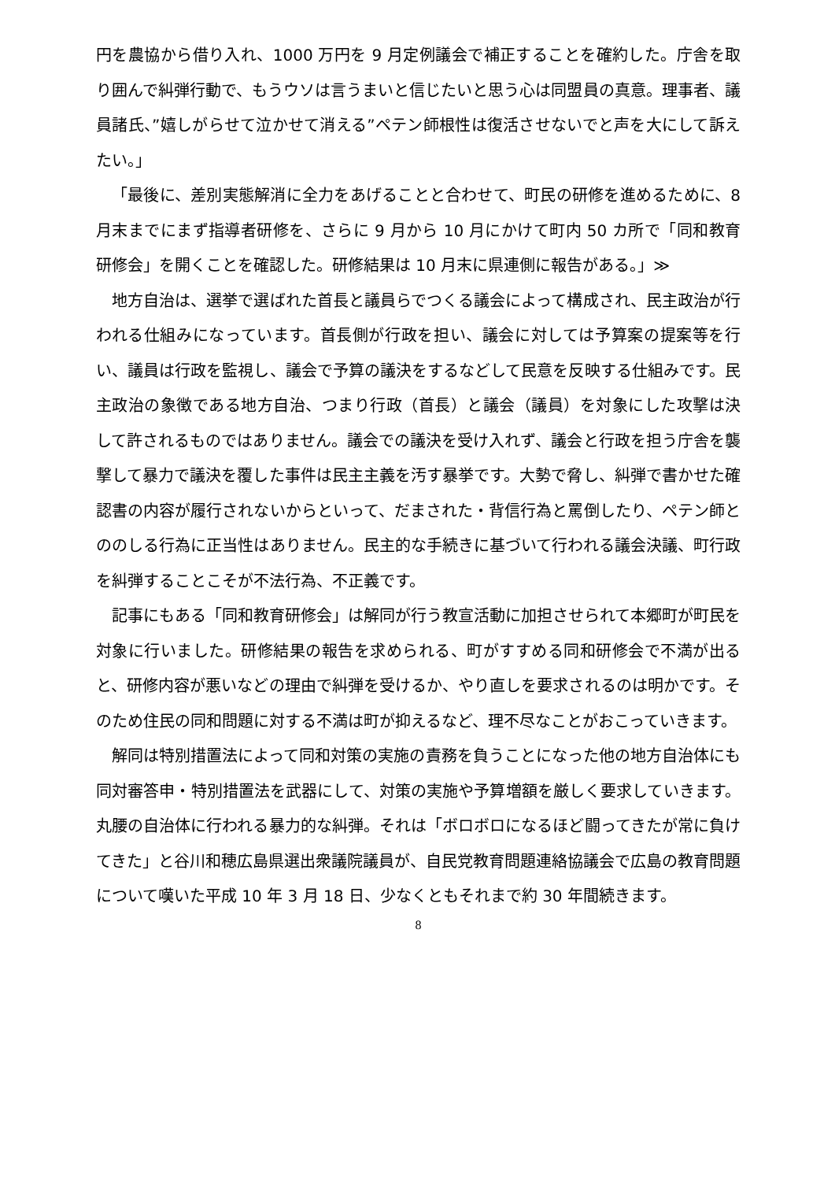円を農協から借り入れ、1000 万円を 9 月定例議会で補正することを確約した。庁舎を取り囲んで糾弾行動で、もうウソは言うまいと信じたいと思う心は同盟員の真意。理事者、議員諸氏、”嬉しがらせて泣かせて消える”ペテン師根性は復活させないでと声を大にして訴えたい。」
「最後に、差別実態解消に全力をあげることと合わせて、町民の研修を進めるために、8 月末までにまず指導者研修を、さらに 9 月から 10 月にかけて町内 50 カ所で「同和教育研修会」を開くことを確認した。研修結果は 10 月末に県連側に報告がある。」≫
地方自治は、選挙で選ばれた首長と議員らでつくる議会によって構成され、民主政治が行われる仕組みになっています。首長側が行政を担い、議会に対しては予算案の提案等を行い、議員は行政を監視し、議会で予算の議決をするなどして民意を反映する仕組みです。民主政治の象徴である地方自治、つまり行政（首長）と議会（議員）を対象にした攻撃は決して許されるものではありません。議会での議決を受け入れず、議会と行政を担う庁舎を襲撃して暴力で議決を覆した事件は民主主義を汚す暴挙です。大勢で脅し、糾弾で書かせた確認書の内容が履行されないからといって、だまされた・背信行為と罵倒したり、ペテン師とののしる行為に正当性はありません。民主的な手続きに基づいて行われる議会決議、町行政を糾弾することこそが不法行為、不正義です。
記事にもある「同和教育研修会」は解同が行う教宣活動に加担させられて本郷町が町民を対象に行いました。研修結果の報告を求められる、町がすすめる同和研修会で不満が出ると、研修内容が悪いなどの理由で糾弾を受けるか、やり直しを要求されるのは明かです。そのため住民の同和問題に対する不満は町が抑えるなど、理不尽なことがおこっていきます。
解同は特別措置法によって同和対策の実施の責務を負うことになった他の地方自治体にも同対審答申・特別措置法を武器にして、対策の実施や予算増額を厳しく要求していきます。丸腰の自治体に行われる暴力的な糾弾。それは「ボロボロになるほど闘ってきたが常に負けてきた」と谷川和穂広島県選出衆議院議員が、自民党教育問題連絡協議会で広島の教育問題について嘆いた平成 10 年 3 月 18 日、少なくともそれまで約 30 年間続きます。
8